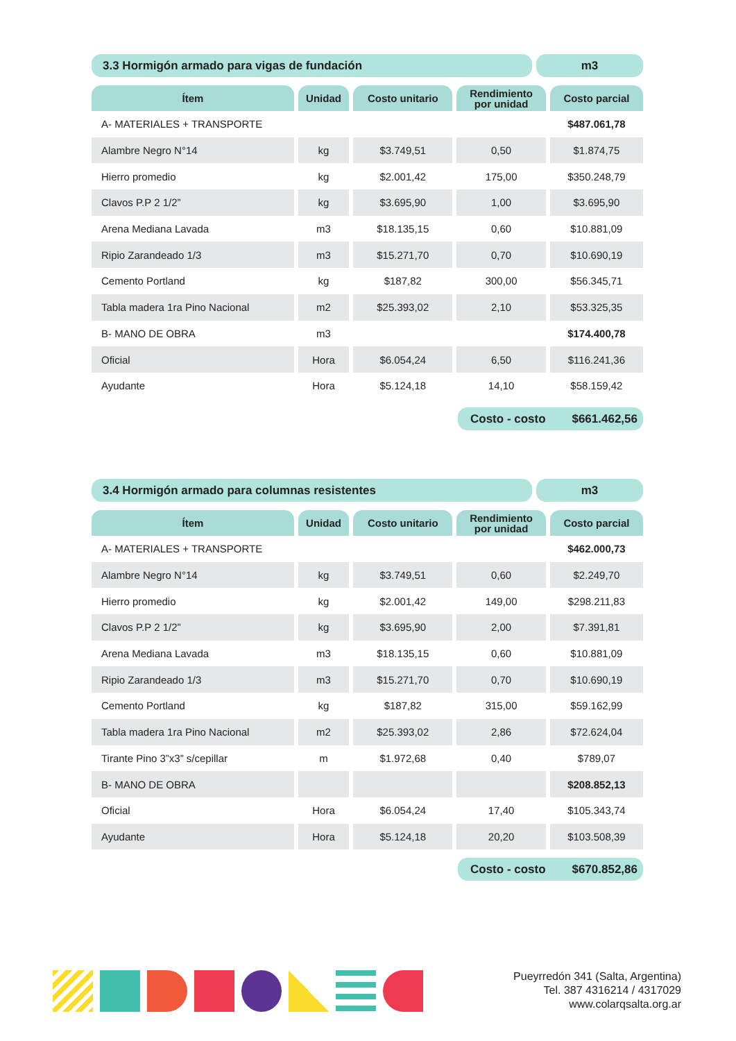3.3 Hormigón armado para vigas de fundación
m3
| Ítem | Unidad | Costo unitario | Rendimiento por unidad | Costo parcial |
| --- | --- | --- | --- | --- |
| A- MATERIALES + TRANSPORTE | | | | $487.061,78 |
| Alambre Negro N°14 | kg | $3.749,51 | 0,50 | $1.874,75 |
| Hierro promedio | kg | $2.001,42 | 175,00 | $350.248,79 |
| Clavos P.P 2 1/2” | kg | $3.695,90 | 1,00 | $3.695,90 |
| Arena Mediana Lavada | m3 | $18.135,15 | 0,60 | $10.881,09 |
| Ripio Zarandeado 1/3 | m3 | $15.271,70 | 0,70 | $10.690,19 |
| Cemento Portland | kg | $187,82 | 300,00 | $56.345,71 |
| Tabla madera 1ra Pino Nacional | m2 | $25.393,02 | 2,10 | $53.325,35 |
| B- MANO DE OBRA | m3 | | | $174.400,78 |
| Oficial | Hora | $6.054,24 | 6,50 | $116.241,36 |
| Ayudante | Hora | $5.124,18 | 14,10 | $58.159,42 |
Costo - costo $661.462,56
3.4 Hormigón armado para columnas resistentes
m3
| Ítem | Unidad | Costo unitario | Rendimiento por unidad | Costo parcial |
| --- | --- | --- | --- | --- |
| A- MATERIALES + TRANSPORTE | | | | $462.000,73 |
| Alambre Negro N°14 | kg | $3.749,51 | 0,60 | $2.249,70 |
| Hierro promedio | kg | $2.001,42 | 149,00 | $298.211,83 |
| Clavos P.P 2 1/2” | kg | $3.695,90 | 2,00 | $7.391,81 |
| Arena Mediana Lavada | m3 | $18.135,15 | 0,60 | $10.881,09 |
| Ripio Zarandeado 1/3 | m3 | $15.271,70 | 0,70 | $10.690,19 |
| Cemento Portland | kg | $187,82 | 315,00 | $59.162,99 |
| Tabla madera 1ra Pino Nacional | m2 | $25.393,02 | 2,86 | $72.624,04 |
| Tirante Pino 3”x3” s/cepillar | m | $1.972,68 | 0,40 | $789,07 |
| B- MANO DE OBRA | | | | $208.852,13 |
| Oficial | Hora | $6.054,24 | 17,40 | $105.343,74 |
| Ayudante | Hora | $5.124,18 | 20,20 | $103.508,39 |
Costo - costo $670.852,86
Pueyrredón 341 (Salta, Argentina)
Tel. 387 4316214 / 4317029
www.colarqsalta.org.ar